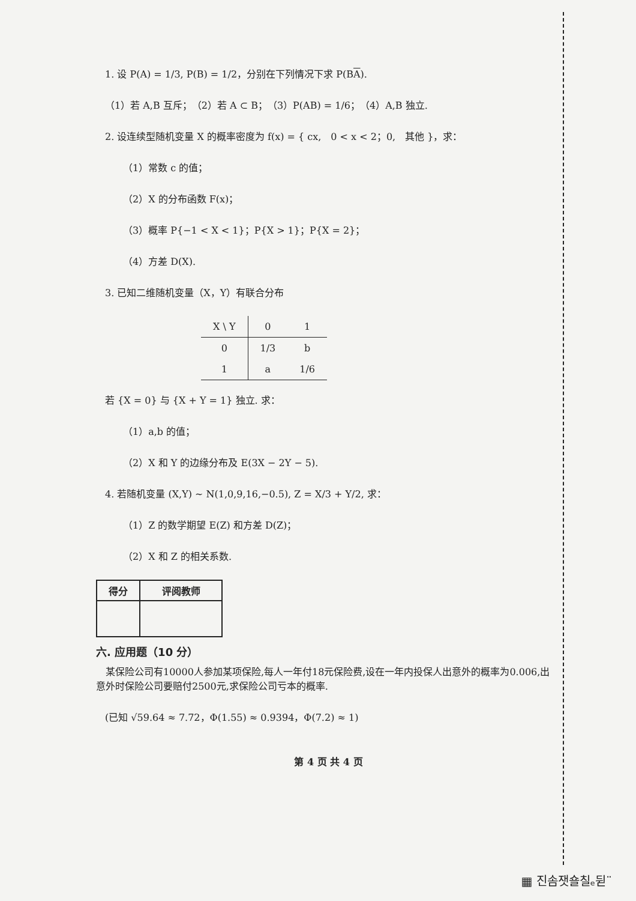1. 设 P(A) = 1/3, P(B) = 1/2，分别在下列情况下求 P(BA).
（1）若 A,B 互斥；　（2）若 A ⊂ B；　（3）P(AB) = 1/6；　（4）A,B 独立.
2. 设连续型随机变量 X 的概率密度为 f(x) = { cx,　0 < x < 2；0,　其他 }，求：
（1）常数 c 的值；
（2）X 的分布函数 F(x)；
（3）概率 P{−1 < X < 1}；P{X > 1}；P{X = 2}；
（4）方差 D(X).
3. 已知二维随机变量（X，Y）有联合分布
| X \ Y | 0 | 1 |
| 0 | 1/3 | b |
| 1 | a | 1/6 |
若 {X = 0} 与 {X + Y = 1} 独立. 求：
（1）a,b 的值；
（2）X 和 Y 的边缘分布及 E(3X − 2Y − 5).
4. 若随机变量 (X,Y) ~ N(1,0,9,16,−0.5), Z = X/3 + Y/2, 求：
（1）Z 的数学期望 E(Z) 和方差 D(Z)；
（2）X 和 Z 的相关系数.
| 得分 | 评阅教师 |
| --- | --- |
六. 应用题（10 分）
　某保险公司有10000人参加某项保险,每人一年付18元保险费,设在一年内投保人出意外的概率为0.006,出意外时保险公司要赔付2500元,求保险公司亏本的概率.
(已知 √59.64 ≈ 7.72，Φ(1.55) ≈ 0.9394，Φ(7.2) ≈ 1)
第 4 页 共 4 页
▦ 진솜잿숄칠ₑ뒫¨